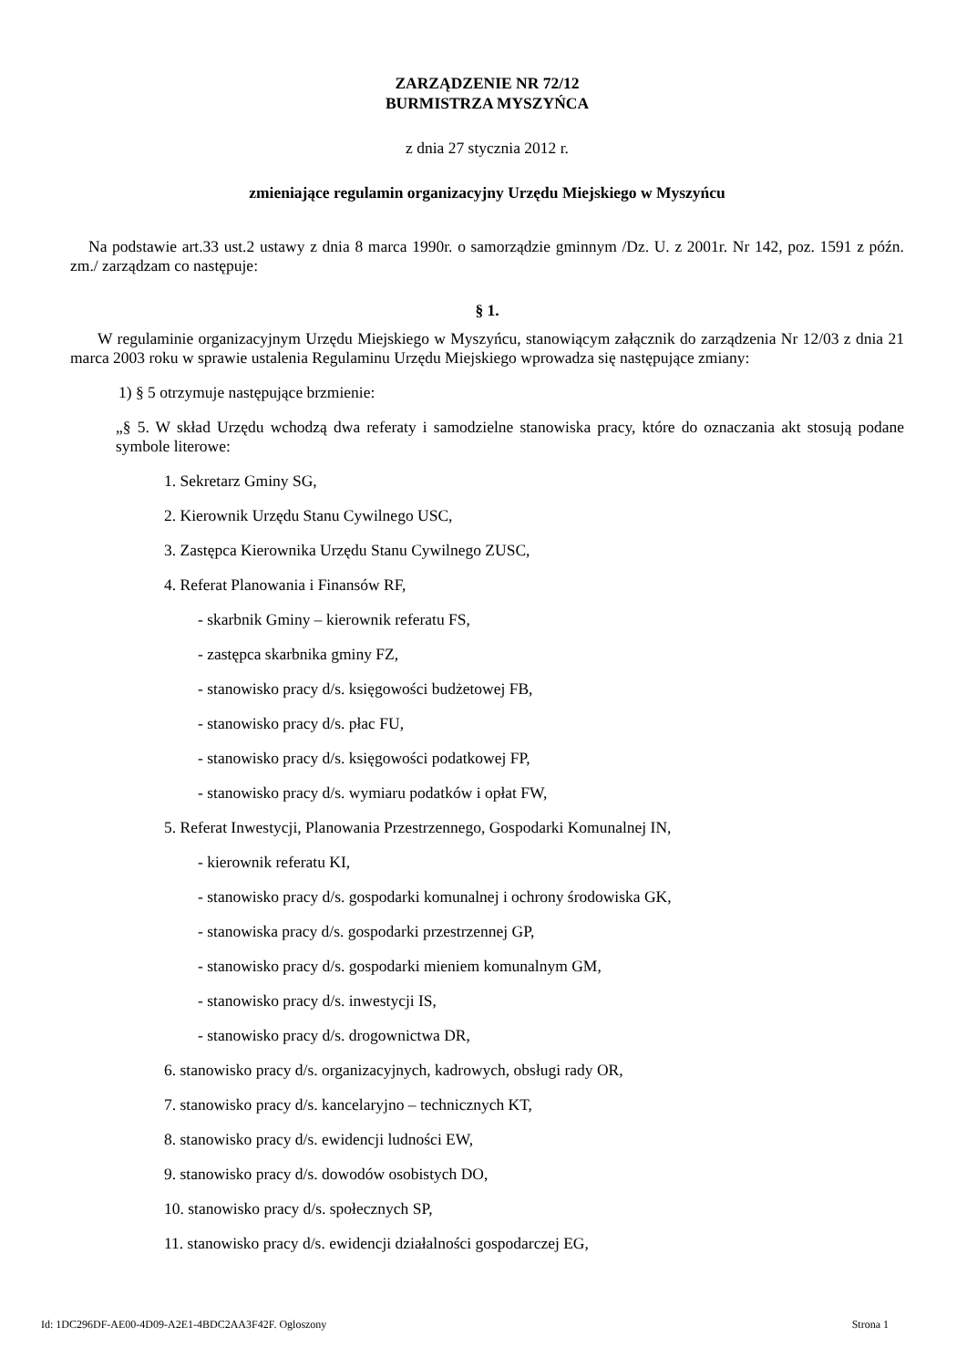ZARZĄDZENIE NR 72/12
BURMISTRZA MYSZYŃCA
z dnia 27 stycznia 2012 r.
zmieniające regulamin organizacyjny Urzędu Miejskiego w Myszyńcu
Na podstawie art.33 ust.2 ustawy z dnia 8 marca 1990r. o samorządzie gminnym /Dz. U. z 2001r. Nr 142, poz. 1591 z późn. zm./ zarządzam co następuje:
§ 1.
W regulaminie organizacyjnym Urzędu Miejskiego w Myszyńcu, stanowiącym załącznik do zarządzenia Nr 12/03 z dnia 21 marca 2003 roku w sprawie ustalenia Regulaminu Urzędu Miejskiego wprowadza się następujące zmiany:
1) § 5 otrzymuje następujące brzmienie:
„§ 5. W skład Urzędu wchodzą dwa referaty i samodzielne stanowiska pracy, które do oznaczania akt stosują podane symbole literowe:
1. Sekretarz Gminy SG,
2. Kierownik Urzędu Stanu Cywilnego USC,
3. Zastępca Kierownika Urzędu Stanu Cywilnego ZUSC,
4. Referat Planowania i Finansów RF,
- skarbnik Gminy – kierownik referatu FS,
- zastępca skarbnika gminy FZ,
- stanowisko pracy d/s. księgowości budżetowej FB,
- stanowisko pracy d/s. płac FU,
- stanowisko pracy d/s. księgowości podatkowej FP,
- stanowisko pracy d/s. wymiaru podatków i opłat FW,
5. Referat Inwestycji, Planowania Przestrzennego, Gospodarki Komunalnej IN,
- kierownik referatu KI,
- stanowisko pracy d/s. gospodarki komunalnej i ochrony środowiska GK,
- stanowiska pracy d/s. gospodarki przestrzennej GP,
- stanowisko pracy d/s. gospodarki mieniem komunalnym GM,
- stanowisko pracy d/s. inwestycji IS,
- stanowisko pracy d/s. drogownictwa DR,
6. stanowisko pracy d/s. organizacyjnych, kadrowych, obsługi rady OR,
7. stanowisko pracy d/s. kancelaryjno – technicznych KT,
8. stanowisko pracy d/s. ewidencji ludności EW,
9. stanowisko pracy d/s. dowodów osobistych DO,
10. stanowisko pracy d/s. społecznych SP,
11. stanowisko pracy d/s. ewidencji działalności gospodarczej EG,
Id: 1DC296DF-AE00-4D09-A2E1-4BDC2AA3F42F. Ogloszony Strona 1